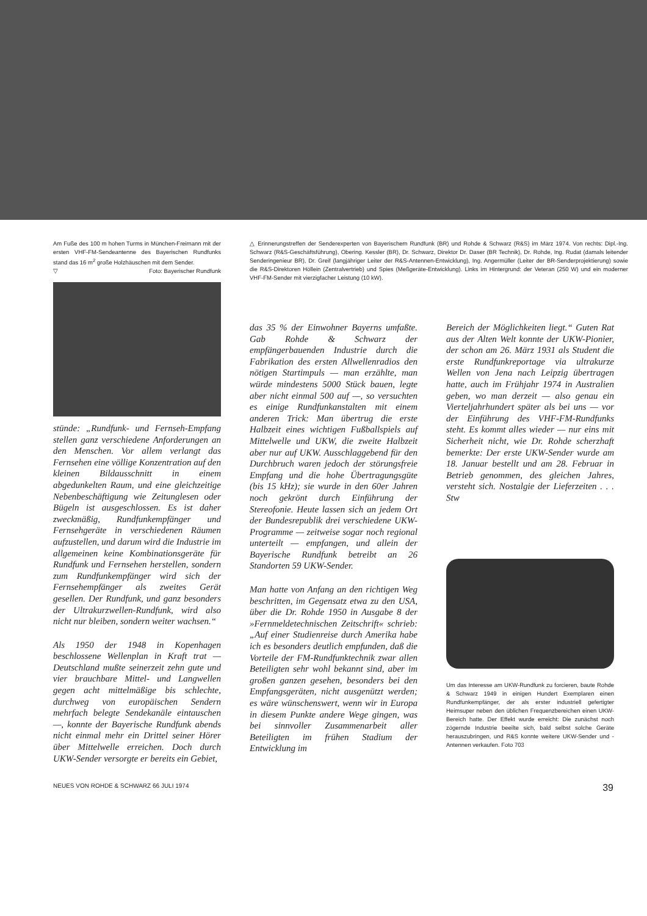Am Fuße des 100 m hohen Turms in München-Freimann mit der ersten VHF-FM-Sendeantenne des Bayerischen Rundfunks stand das 16 m<sup>2</sup> große Holzhäuschen mit dem Sender.
▽ Foto: Bayerischer Rundfunk
△ Erinnerungstreffen der Senderexperten von Bayerischem Rundfunk (BR) und Rohde & Schwarz (R&S) im März 1974. Von rechts: Dipl.-Ing. Schwarz (R&S-Geschäftsführung), Obering. Kessler (BR), Dr. Schwarz, Direktor Dr. Daser (BR Technik), Dr. Rohde, Ing. Rudat (damals leitender Senderingenieur BR), Dr. Greif (langjähriger Leiter der R&S-Antennen-Entwicklung), Ing. Angermüller (Leiter der BR-Senderprojektierung) sowie die R&S-Direktoren Höllein (Zentralvertrieb) und Spies (Meßgeräte-Entwicklung). Links im Hintergrund: der Veteran (250 W) und ein moderner VHF-FM-Sender mit vierzigfacher Leistung (10 kW).
stünde: „Rundfunk- und Fernseh-Empfang stellen ganz verschiedene Anforderungen an den Menschen. Vor allem verlangt das Fernsehen eine völlige Konzentration auf den kleinen Bildausschnitt in einem abgedunkelten Raum, und eine gleichzeitige Nebenbeschäftigung wie Zeitunglesen oder Bügeln ist ausgeschlossen. Es ist daher zweckmäßig, Rundfunkempfänger und Fernsehgeräte in verschiedenen Räumen aufzustellen, und darum wird die Industrie im allgemeinen keine Kombinationsgeräte für Rundfunk und Fernsehen herstellen, sondern zum Rundfunkempfänger wird sich der Fernsehempfänger als zweites Gerät gesellen. Der Rundfunk, und ganz besonders der Ultrakurzwellen-Rundfunk, wird also nicht nur bleiben, sondern weiter wachsen.“
Als 1950 der 1948 in Kopenhagen beschlossene Wellenplan in Kraft trat — Deutschland mußte seinerzeit zehn gute und vier brauchbare Mittel- und Langwellen gegen acht mittelmäßige bis schlechte, durchweg von europäischen Sendern mehrfach belegte Sendekanäle eintauschen —, konnte der Bayerische Rundfunk abends nicht einmal mehr ein Drittel seiner Hörer über Mittelwelle erreichen. Doch durch UKW-Sender versorgte er bereits ein Gebiet,
das 35 % der Einwohner Bayerns umfaßte. Gab Rohde & Schwarz der empfängerbauenden Industrie durch die Fabrikation des ersten Allwellenradios den nötigen Startimpuls — man erzählte, man würde mindestens 5000 Stück bauen, legte aber nicht einmal 500 auf —, so versuchten es einige Rundfunkanstalten mit einem anderen Trick: Man übertrug die erste Halbzeit eines wichtigen Fußballspiels auf Mittelwelle und UKW, die zweite Halbzeit aber nur auf UKW. Ausschlaggebend für den Durchbruch waren jedoch der störungsfreie Empfang und die hohe Übertragungsgüte (bis 15 kHz); sie wurde in den 60er Jahren noch gekrönt durch Einführung der Stereofonie. Heute lassen sich an jedem Ort der Bundesrepublik drei verschiedene UKW-Programme — zeitweise sogar noch regional unterteilt — empfangen, und allein der Bayerische Rundfunk betreibt an 26 Standorten 59 UKW-Sender.
Man hatte von Anfang an den richtigen Weg beschritten, im Gegensatz etwa zu den USA, über die Dr. Rohde 1950 in Ausgabe 8 der »Fernmeldetechnischen Zeitschrift« schrieb: „Auf einer Studienreise durch Amerika habe ich es besonders deutlich empfunden, daß die Vorteile der FM-Rundfunktechnik zwar allen Beteiligten sehr wohl bekannt sind, aber im großen ganzen gesehen, besonders bei den Empfangsgeräten, nicht ausgenützt werden; es wäre wünschenswert, wenn wir in Europa in diesem Punkte andere Wege gingen, was bei sinnvoller Zusammenarbeit aller Beteiligten im frühen Stadium der Entwicklung im
Bereich der Möglichkeiten liegt.“ Guten Rat aus der Alten Welt konnte der UKW-Pionier, der schon am 26. März 1931 als Student die erste Rundfunkreportage via ultrakurze Wellen von Jena nach Leipzig übertragen hatte, auch im Frühjahr 1974 in Australien geben, wo man derzeit — also genau ein Vierteljahrhundert später als bei uns — vor der Einführung des VHF-FM-Rundfunks steht. Es kommt alles wieder — nur eins mit Sicherheit nicht, wie Dr. Rohde scherzhaft bemerkte: Der erste UKW-Sender wurde am 18. Januar bestellt und am 28. Februar in Betrieb genommen, des gleichen Jahres, versteht sich. Nostalgie der Lieferzeiten . . . Stw
Um das Interesse am UKW-Rundfunk zu forcieren, baute Rohde & Schwarz 1949 in einigen Hundert Exemplaren einen Rundfunkempfänger, der als erster industriell gefertigter Heimsuper neben den üblichen Frequenzbereichen einen UKW-Bereich hatte. Der Effekt wurde erreicht: Die zunächst noch zögernde Industrie beeilte sich, bald selbst solche Geräte herauszubringen, und R&S konnte weitere UKW-Sender und -Antennen verkaufen. Foto 703
NEUES VON ROHDE & SCHWARZ 66 JULI 1974 39